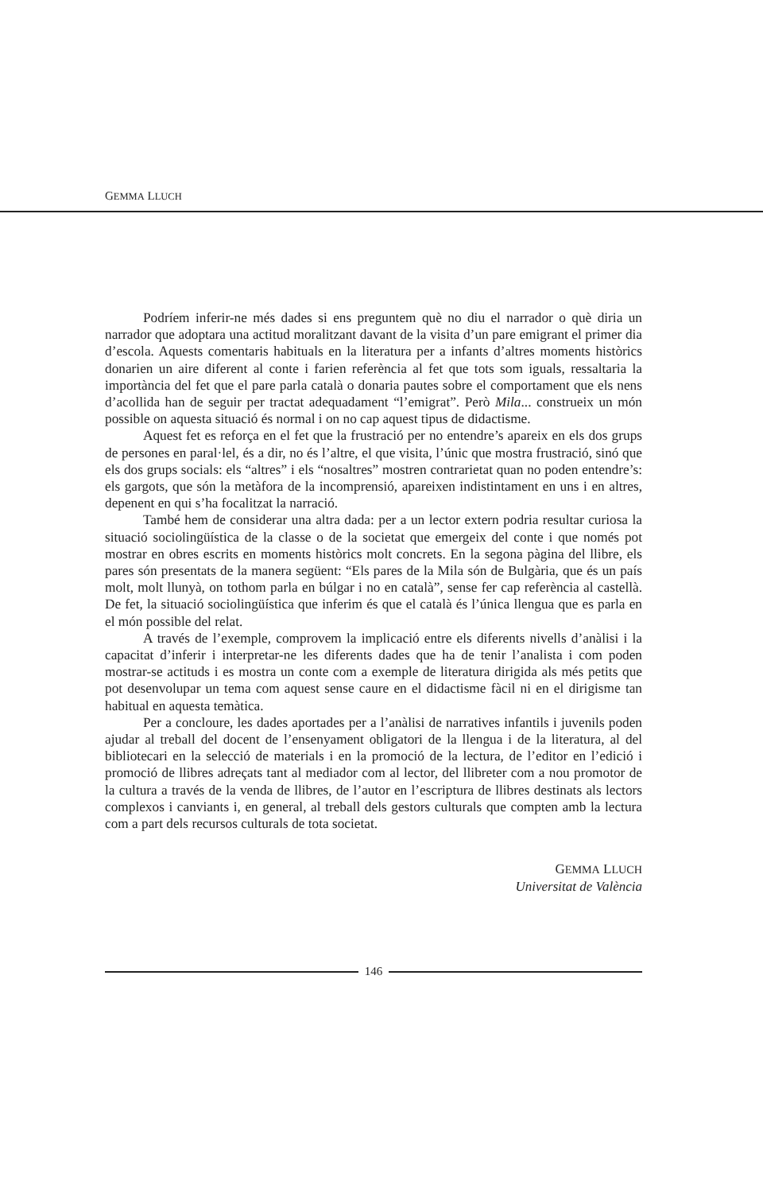GEMMA LLUCH
Podríem inferir-ne més dades si ens preguntem què no diu el narrador o què diria un narrador que adoptara una actitud moralitzant davant de la visita d’un pare emigrant el primer dia d’escola. Aquests comentaris habituals en la literatura per a infants d’altres moments històrics donarien un aire diferent al conte i farien referència al fet que tots som iguals, ressaltaria la importància del fet que el pare parla català o donaria pautes sobre el comportament que els nens d’acollida han de seguir per tractat adequadament “l’emigrat”. Però Mila... construeix un món possible on aquesta situació és normal i on no cap aquest tipus de didactisme.
Aquest fet es reforça en el fet que la frustració per no entendre’s apareix en els dos grups de persones en paral·lel, és a dir, no és l’altre, el que visita, l’únic que mostra frustració, sinó que els dos grups socials: els “altres” i els “nosaltres” mostren contrarietat quan no poden entendre’s: els gargots, que són la metàfora de la incomprensió, apareixen indistintament en uns i en altres, depenent en qui s’ha focalitzat la narració.
També hem de considerar una altra dada: per a un lector extern podria resultar curiosa la situació sociolingüística de la classe o de la societat que emergeix del conte i que només pot mostrar en obres escrits en moments històrics molt concrets. En la segona pàgina del llibre, els pares són presentats de la manera següent: “Els pares de la Mila són de Bulgària, que és un país molt, molt llunyà, on tothom parla en búlgar i no en català”, sense fer cap referència al castellà. De fet, la situació sociolingüística que inferim és que el català és l’única llengua que es parla en el món possible del relat.
A través de l’exemple, comprovem la implicació entre els diferents nivells d’anàlisi i la capacitat d’inferir i interpretar-ne les diferents dades que ha de tenir l’analista i com poden mostrar-se actituds i es mostra un conte com a exemple de literatura dirigida als més petits que pot desenvolupar un tema com aquest sense caure en el didactisme fàcil ni en el dirigisme tan habitual en aquesta temàtica.
Per a concloure, les dades aportades per a l’anàlisi de narratives infantils i juvenils poden ajudar al treball del docent de l’ensenyament obligatori de la llengua i de la literatura, al del bibliotecari en la selecció de materials i en la promoció de la lectura, de l’editor en l’edició i promoció de llibres adreçats tant al mediador com al lector, del llibreter com a nou promotor de la cultura a través de la venda de llibres, de l’autor en l’escriptura de llibres destinats als lectors complexos i canviants i, en general, al treball dels gestors culturals que compten amb la lectura com a part dels recursos culturals de tota societat.
GEMMA LLUCH
Universitat de València
146